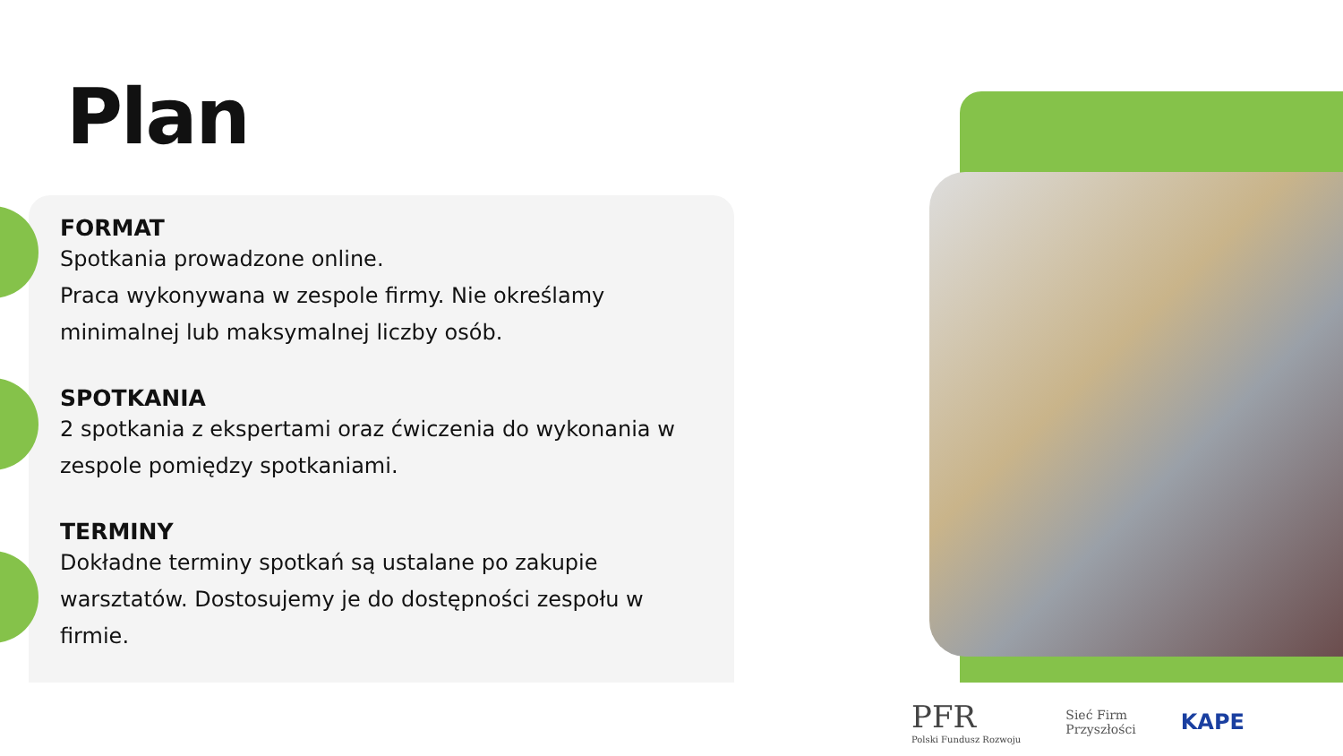Plan
FORMAT
Spotkania prowadzone online.
Praca wykonywana w zespole firmy. Nie określamy minimalnej lub maksymalnej liczby osób.
SPOTKANIA
2 spotkania z ekspertami oraz ćwiczenia do wykonania w zespole pomiędzy spotkaniami.
TERMINY
Dokładne terminy spotkań są ustalane po zakupie warsztatów. Dostosujemy je do dostępności zespołu w firmie.
PFR
Polski Fundusz Rozwoju
Sieć Firm
Przyszłości
KAPE